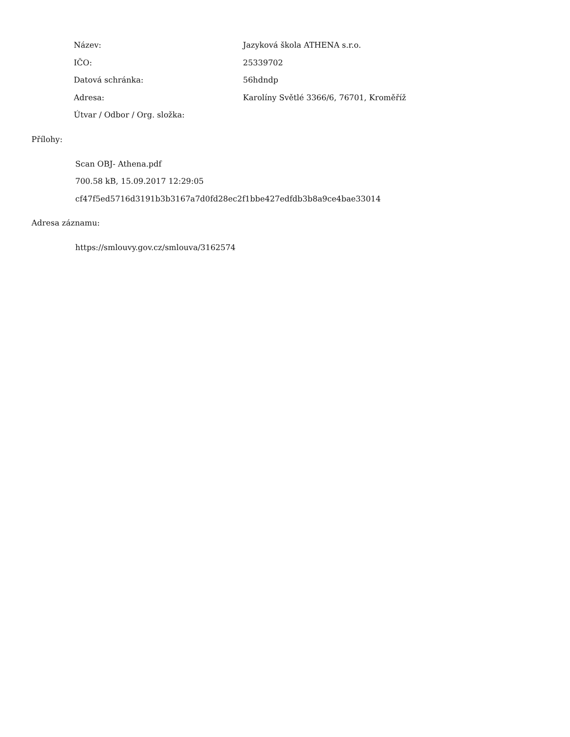| Název: | Jazyková škola ATHENA s.r.o. |
| IČO: | 25339702 |
| Datová schránka: | 56hdndp |
| Adresa: | Karolíny Světlé 3366/6, 76701, Kroměříž |
| Útvar / Odbor / Org. složka: | |
Přílohy:
Scan OBJ- Athena.pdf
700.58 kB, 15.09.2017 12:29:05
cf47f5ed5716d3191b3b3167a7d0fd28ec2f1bbe427edfdb3b8a9ce4bae33014
Adresa záznamu:
https://smlouvy.gov.cz/smlouva/3162574